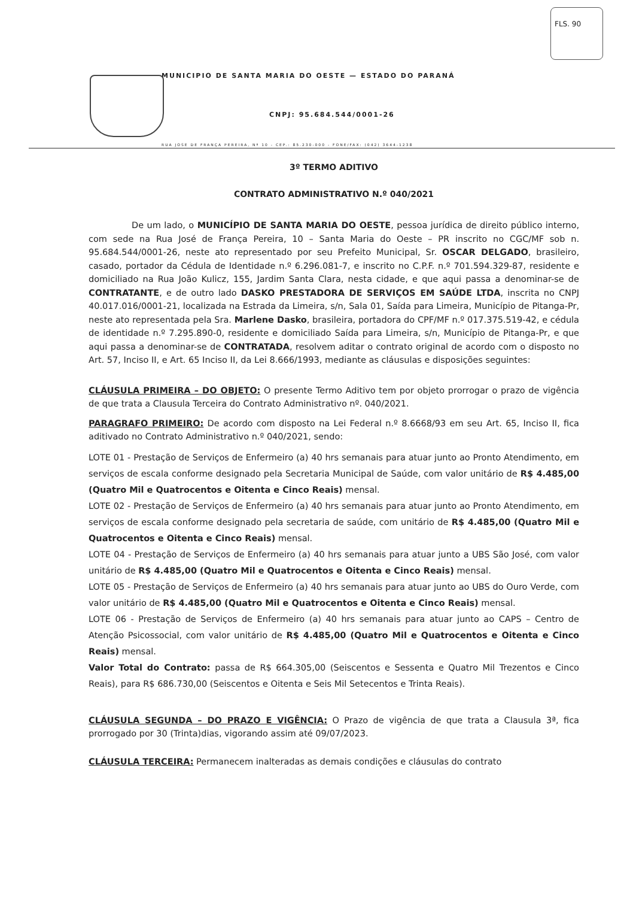FLS. 90
MUNICIPIO DE SANTA MARIA DO OESTE — ESTADO DO PARANÁ
CNPJ: 95.684.544/0001-26
RUA JOSE DE FRANÇA PEREIRA, Nº 10 - CEP.: 85.230-000 - FONE/FAX: (042) 3644-1238
3º TERMO ADITIVO
CONTRATO ADMINISTRATIVO N.º 040/2021
De um lado, o MUNICÍPIO DE SANTA MARIA DO OESTE, pessoa jurídica de direito público interno, com sede na Rua José de França Pereira, 10 – Santa Maria do Oeste – PR inscrito no CGC/MF sob n. 95.684.544/0001-26, neste ato representado por seu Prefeito Municipal, Sr. OSCAR DELGADO, brasileiro, casado, portador da Cédula de Identidade n.º 6.296.081-7, e inscrito no C.P.F. n.º 701.594.329-87, residente e domiciliado na Rua João Kulicz, 155, Jardim Santa Clara, nesta cidade, e que aqui passa a denominar-se de CONTRATANTE, e de outro lado DASKO PRESTADORA DE SERVIÇOS EM SAÚDE LTDA, inscrita no CNPJ 40.017.016/0001-21, localizada na Estrada da Limeira, s/n, Sala 01, Saída para Limeira, Município de Pitanga-Pr, neste ato representada pela Sra. Marlene Dasko, brasileira, portadora do CPF/MF n.º 017.375.519-42, e cédula de identidade n.º 7.295.890-0, residente e domiciliado Saída para Limeira, s/n, Município de Pitanga-Pr, e que aqui passa a denominar-se de CONTRATADA, resolvem aditar o contrato original de acordo com o disposto no Art. 57, Inciso II, e Art. 65 Inciso II, da Lei 8.666/1993, mediante as cláusulas e disposições seguintes:
CLÁUSULA PRIMEIRA – DO OBJETO: O presente Termo Aditivo tem por objeto prorrogar o prazo de vigência de que trata a Clausula Terceira do Contrato Administrativo nº. 040/2021.
PARAGRAFO PRIMEIRO: De acordo com disposto na Lei Federal n.º 8.6668/93 em seu Art. 65, Inciso II, fica aditivado no Contrato Administrativo n.º 040/2021, sendo:
LOTE 01 - Prestação de Serviços de Enfermeiro (a) 40 hrs semanais para atuar junto ao Pronto Atendimento, em serviços de escala conforme designado pela Secretaria Municipal de Saúde, com valor unitário de R$ 4.485,00 (Quatro Mil e Quatrocentos e Oitenta e Cinco Reais) mensal.
LOTE 02 - Prestação de Serviços de Enfermeiro (a) 40 hrs semanais para atuar junto ao Pronto Atendimento, em serviços de escala conforme designado pela secretaria de saúde, com unitário de R$ 4.485,00 (Quatro Mil e Quatrocentos e Oitenta e Cinco Reais) mensal.
LOTE 04 - Prestação de Serviços de Enfermeiro (a) 40 hrs semanais para atuar junto a UBS São José, com valor unitário de R$ 4.485,00 (Quatro Mil e Quatrocentos e Oitenta e Cinco Reais) mensal.
LOTE 05 - Prestação de Serviços de Enfermeiro (a) 40 hrs semanais para atuar junto ao UBS do Ouro Verde, com valor unitário de R$ 4.485,00 (Quatro Mil e Quatrocentos e Oitenta e Cinco Reais) mensal.
LOTE 06 - Prestação de Serviços de Enfermeiro (a) 40 hrs semanais para atuar junto ao CAPS – Centro de Atenção Psicossocial, com valor unitário de R$ 4.485,00 (Quatro Mil e Quatrocentos e Oitenta e Cinco Reais) mensal.
Valor Total do Contrato: passa de R$ 664.305,00 (Seiscentos e Sessenta e Quatro Mil Trezentos e Cinco Reais), para R$ 686.730,00 (Seiscentos e Oitenta e Seis Mil Setecentos e Trinta Reais).
CLÁUSULA SEGUNDA – DO PRAZO E VIGÊNCIA: O Prazo de vigência de que trata a Clausula 3ª, fica prorrogado por 30 (Trinta)dias, vigorando assim até 09/07/2023.
CLÁUSULA TERCEIRA: Permanecem inalteradas as demais condições e cláusulas do contrato